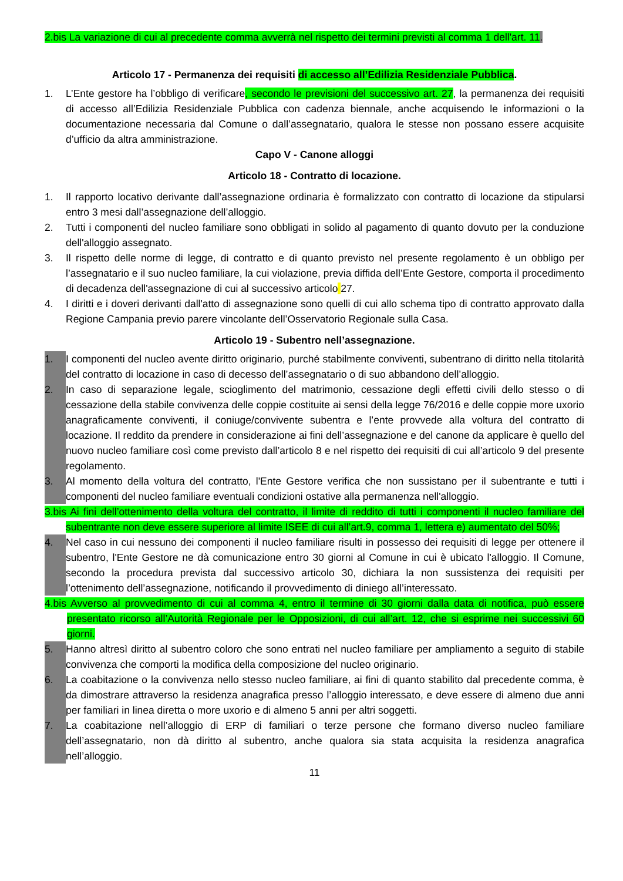2.bis La variazione di cui al precedente comma avverrà nel rispetto dei termini previsti al comma 1 dell'art. 11.
Articolo 17 - Permanenza dei requisiti di accesso all’Edilizia Residenziale Pubblica.
1. L’Ente gestore ha l’obbligo di verificare, secondo le previsioni del successivo art. 27, la permanenza dei requisiti di accesso all’Edilizia Residenziale Pubblica con cadenza biennale, anche acquisendo le informazioni o la documentazione necessaria dal Comune o dall’assegnatario, qualora le stesse non possano essere acquisite d’ufficio da altra amministrazione.
Capo V - Canone alloggi
Articolo 18 - Contratto di locazione.
1. Il rapporto locativo derivante dall’assegnazione ordinaria è formalizzato con contratto di locazione da stipularsi entro 3 mesi dall’assegnazione dell’alloggio.
2. Tutti i componenti del nucleo familiare sono obbligati in solido al pagamento di quanto dovuto per la conduzione dell'alloggio assegnato.
3. Il rispetto delle norme di legge, di contratto e di quanto previsto nel presente regolamento è un obbligo per l’assegnatario e il suo nucleo familiare, la cui violazione, previa diffida dell’Ente Gestore, comporta il procedimento di decadenza dell'assegnazione di cui al successivo articolo 27.
4. I diritti e i doveri derivanti dall'atto di assegnazione sono quelli di cui allo schema tipo di contratto approvato dalla Regione Campania previo parere vincolante dell’Osservatorio Regionale sulla Casa.
Articolo 19 - Subentro nell’assegnazione.
1. I componenti del nucleo avente diritto originario, purché stabilmente conviventi, subentrano di diritto nella titolarità del contratto di locazione in caso di decesso dell’assegnatario o di suo abbandono dell’alloggio.
2. In caso di separazione legale, scioglimento del matrimonio, cessazione degli effetti civili dello stesso o di cessazione della stabile convivenza delle coppie costituite ai sensi della legge 76/2016 e delle coppie more uxorio anagraficamente conviventi, il coniuge/convivente subentra e l’ente provvede alla voltura del contratto di locazione. Il reddito da prendere in considerazione ai fini dell’assegnazione e del canone da applicare è quello del nuovo nucleo familiare così come previsto dall’articolo 8 e nel rispetto dei requisiti di cui all’articolo 9 del presente regolamento.
3. Al momento della voltura del contratto, l'Ente Gestore verifica che non sussistano per il subentrante e tutti i componenti del nucleo familiare eventuali condizioni ostative alla permanenza nell'alloggio.
3.bis Ai fini dell’ottenimento della voltura del contratto, il limite di reddito di tutti i componenti il nucleo familiare del subentrante non deve essere superiore al limite ISEE di cui all’art.9, comma 1, lettera e) aumentato del 50%;
4. Nel caso in cui nessuno dei componenti il nucleo familiare risulti in possesso dei requisiti di legge per ottenere il subentro, l'Ente Gestore ne dà comunicazione entro 30 giorni al Comune in cui è ubicato l'alloggio. Il Comune, secondo la procedura prevista dal successivo articolo 30, dichiara la non sussistenza dei requisiti per l’ottenimento dell’assegnazione, notificando il provvedimento di diniego all’interessato.
4.bis Avverso al provvedimento di cui al comma 4, entro il termine di 30 giorni dalla data di notifica, può essere presentato ricorso all’Autorità Regionale per le Opposizioni, di cui all’art. 12, che si esprime nei successivi 60 giorni.
5. Hanno altresì diritto al subentro coloro che sono entrati nel nucleo familiare per ampliamento a seguito di stabile convivenza che comporti la modifica della composizione del nucleo originario.
6. La coabitazione o la convivenza nello stesso nucleo familiare, ai fini di quanto stabilito dal precedente comma, è da dimostrare attraverso la residenza anagrafica presso l’alloggio interessato, e deve essere di almeno due anni per familiari in linea diretta o more uxorio e di almeno 5 anni per altri soggetti.
7. La coabitazione nell’alloggio di ERP di familiari o terze persone che formano diverso nucleo familiare dell’assegnatario, non dà diritto al subentro, anche qualora sia stata acquisita la residenza anagrafica nell’alloggio.
11